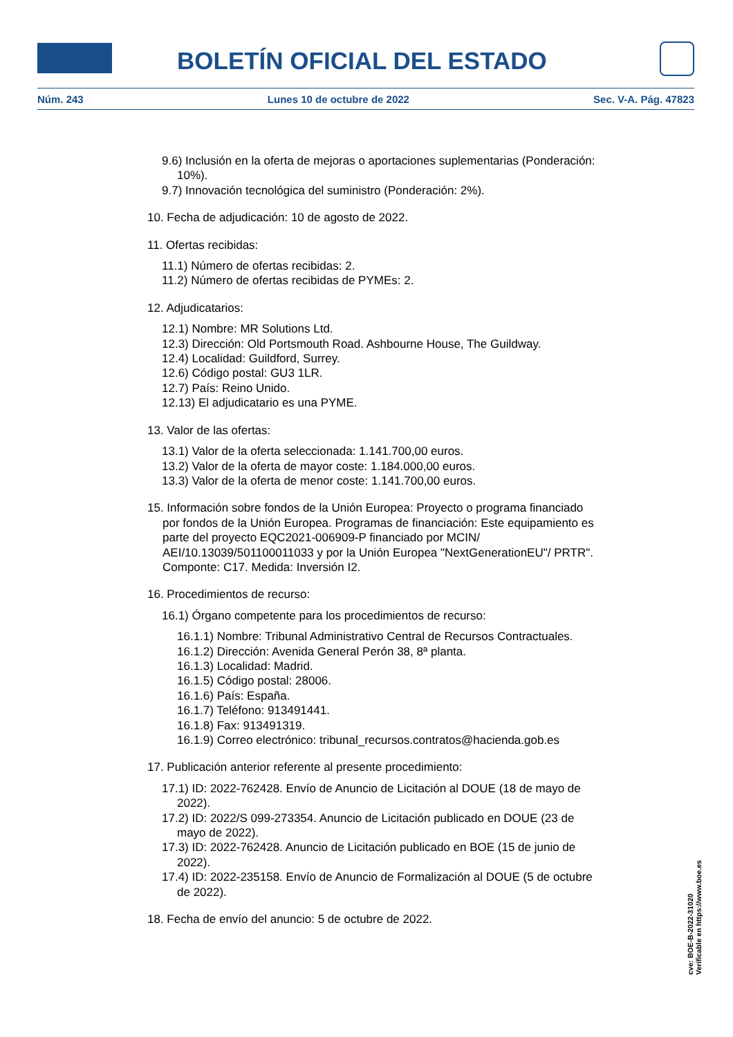BOLETÍN OFICIAL DEL ESTADO
Núm. 243 Lunes 10 de octubre de 2022 Sec. V-A. Pág. 47823
9.6) Inclusión en la oferta de mejoras o aportaciones suplementarias (Ponderación: 10%).
9.7) Innovación tecnológica del suministro (Ponderación: 2%).
10. Fecha de adjudicación: 10 de agosto de 2022.
11. Ofertas recibidas:
11.1) Número de ofertas recibidas: 2.
11.2) Número de ofertas recibidas de PYMEs: 2.
12. Adjudicatarios:
12.1) Nombre: MR Solutions Ltd.
12.3) Dirección: Old Portsmouth Road. Ashbourne House, The Guildway.
12.4) Localidad: Guildford, Surrey.
12.6) Código postal: GU3 1LR.
12.7) País: Reino Unido.
12.13) El adjudicatario es una PYME.
13. Valor de las ofertas:
13.1) Valor de la oferta seleccionada: 1.141.700,00 euros.
13.2) Valor de la oferta de mayor coste: 1.184.000,00 euros.
13.3) Valor de la oferta de menor coste: 1.141.700,00 euros.
15. Información sobre fondos de la Unión Europea: Proyecto o programa financiado por fondos de la Unión Europea. Programas de financiación: Este equipamiento es parte del proyecto EQC2021-006909-P financiado por MCIN/ AEI/10.13039/501100011033 y por la Unión Europea "NextGenerationEU"/ PRTR". Componte: C17. Medida: Inversión I2.
16. Procedimientos de recurso:
16.1) Órgano competente para los procedimientos de recurso:
16.1.1) Nombre: Tribunal Administrativo Central de Recursos Contractuales.
16.1.2) Dirección: Avenida General Perón 38, 8ª planta.
16.1.3) Localidad: Madrid.
16.1.5) Código postal: 28006.
16.1.6) País: España.
16.1.7) Teléfono: 913491441.
16.1.8) Fax: 913491319.
16.1.9) Correo electrónico: tribunal_recursos.contratos@hacienda.gob.es
17. Publicación anterior referente al presente procedimiento:
17.1) ID: 2022-762428. Envío de Anuncio de Licitación al DOUE (18 de mayo de 2022).
17.2) ID: 2022/S 099-273354. Anuncio de Licitación publicado en DOUE (23 de mayo de 2022).
17.3) ID: 2022-762428. Anuncio de Licitación publicado en BOE (15 de junio de 2022).
17.4) ID: 2022-235158. Envío de Anuncio de Formalización al DOUE (5 de octubre de 2022).
18. Fecha de envío del anuncio: 5 de octubre de 2022.
cve: BOE-B-2022-31020
Verificable en https://www.boe.es